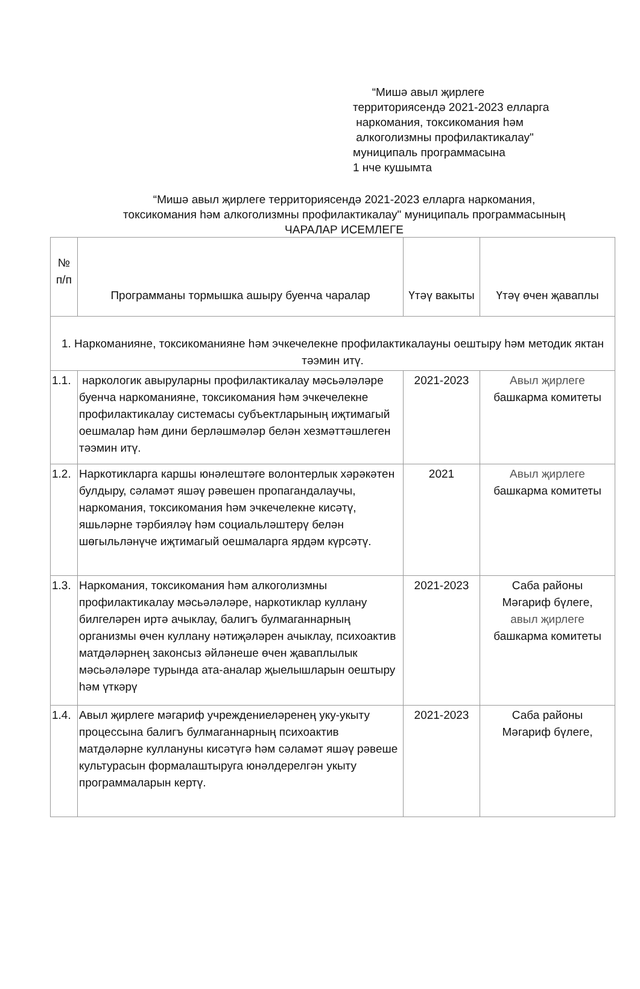“Мишә авыл җирлеге
территориясендә 2021-2023 елларга
наркомания, токсикомания һәм
алкоголизмны профилактикалау"
муниципаль программасына
1 нче кушымта
“Мишә авыл җирлеге территориясендә 2021-2023 елларга наркомания,
токсикомания һәм алкоголизмны профилактикалау" муниципаль программасының
ЧАРАЛАР ИСЕМЛЕГЕ
| № п/п | Программаны тормышка ашыру буенча чаралар | Үтәү вакыты | Үтәү өчен җаваплы |
| --- | --- | --- | --- |
| 1. Наркоманияне, токсикоманияне һәм эчкечелекне профилактикалауны оештыру һәм методик яктан тәэмин итү. | | | |
| 1.1. | наркологик авыруларны профилактикалау мәсьәләләре буенча наркоманияне, токсикомания һәм эчкечелекне профилактикалау системасы субъектларының иҗтимагый оешмалар һәм дини берләшмәләр белән хезмәттәшлеген тәэмин итү. | 2021-2023 | Авыл җирлеге башкарма комитеты |
| 1.2. | Наркотикларга каршы юнәлештәге волонтерлык хәрәкәтен булдыру, сәламәт яшәү рәвешен пропагандалаучы, наркомания, токсикомания һәм эчкечелекне кисәтү, яшьләрне тәрбияләү һәм социальләштерү белән шөгыльләнүче иҗтимагый оешмаларга ярдәм күрсәтү. | 2021 | Авыл җирлеге башкарма комитеты |
| 1.3. | Наркомания, токсикомания һәм алкоголизмны профилактикалау мәсьәләләре, наркотиклар куллану билгеләрен иртә ачыклау, балигъ булмаганнарның организмы өчен куллану нәтиҗәләрен ачыклау, психоактив матдәләрнең законсыз әйләнеше өчен җаваплылык мәсьәләләре турында ата-аналар җыелышларын оештыру һәм үткәрү | 2021-2023 | Саба районы Мәгариф бүлеге, авыл җирлеге башкарма комитеты |
| 1.4. | Авыл җирлеге мәгариф учреждениеләренең уку-укыту процессына балигъ булмаганнарның психоактив матдәләрне куллануны кисәтүгә һәм сәламәт яшәү рәвеше культурасын формалаштыруга юнәлдерелгән укыту программаларын кертү. | 2021-2023 | Саба районы Мәгариф бүлеге, |